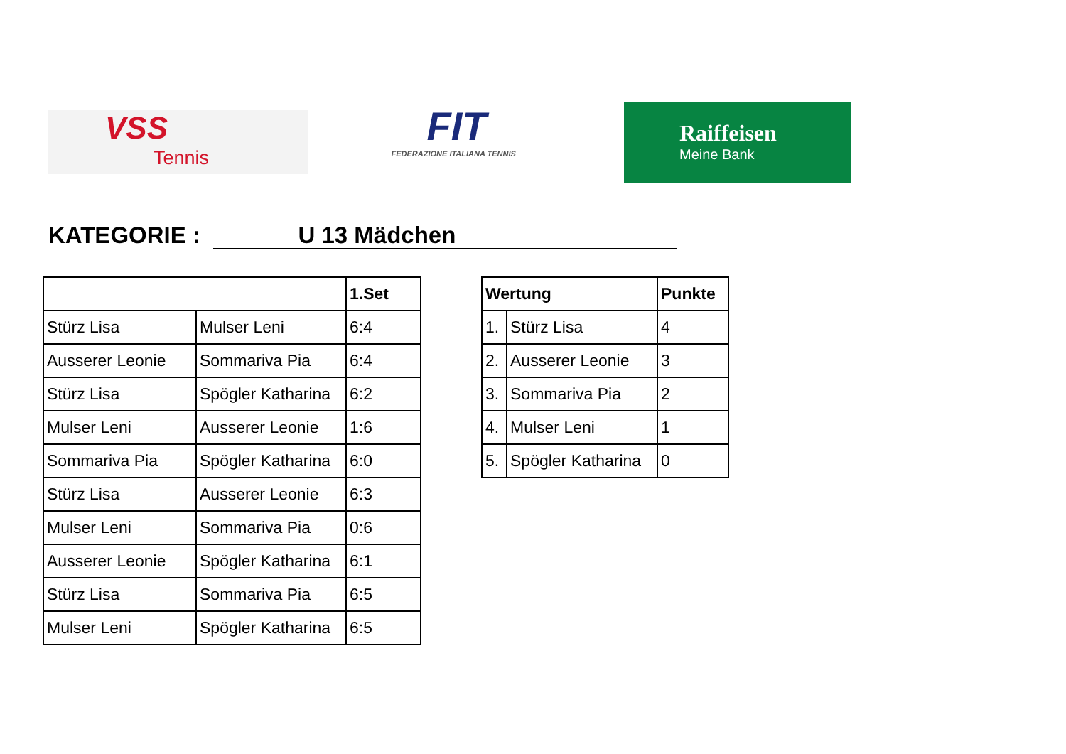VSS
Tennis
FIT
FEDERAZIONE ITALIANA TENNIS
Raiffeisen
Meine Bank
KATEGORIE : U 13 Mädchen
| | | 1.Set |
| --- | --- | --- |
| Stürz Lisa | Mulser Leni | 6:4 |
| Ausserer Leonie | Sommariva Pia | 6:4 |
| Stürz Lisa | Spögler Katharina | 6:2 |
| Mulser Leni | Ausserer Leonie | 1:6 |
| Sommariva Pia | Spögler Katharina | 6:0 |
| Stürz Lisa | Ausserer Leonie | 6:3 |
| Mulser Leni | Sommariva Pia | 0:6 |
| Ausserer Leonie | Spögler Katharina | 6:1 |
| Stürz Lisa | Sommariva Pia | 6:5 |
| Mulser Leni | Spögler Katharina | 6:5 |
| Wertung | | Punkte |
| --- | --- | --- |
| 1. | Stürz Lisa | 4 |
| 2. | Ausserer Leonie | 3 |
| 3. | Sommariva Pia | 2 |
| 4. | Mulser Leni | 1 |
| 5. | Spögler Katharina | 0 |